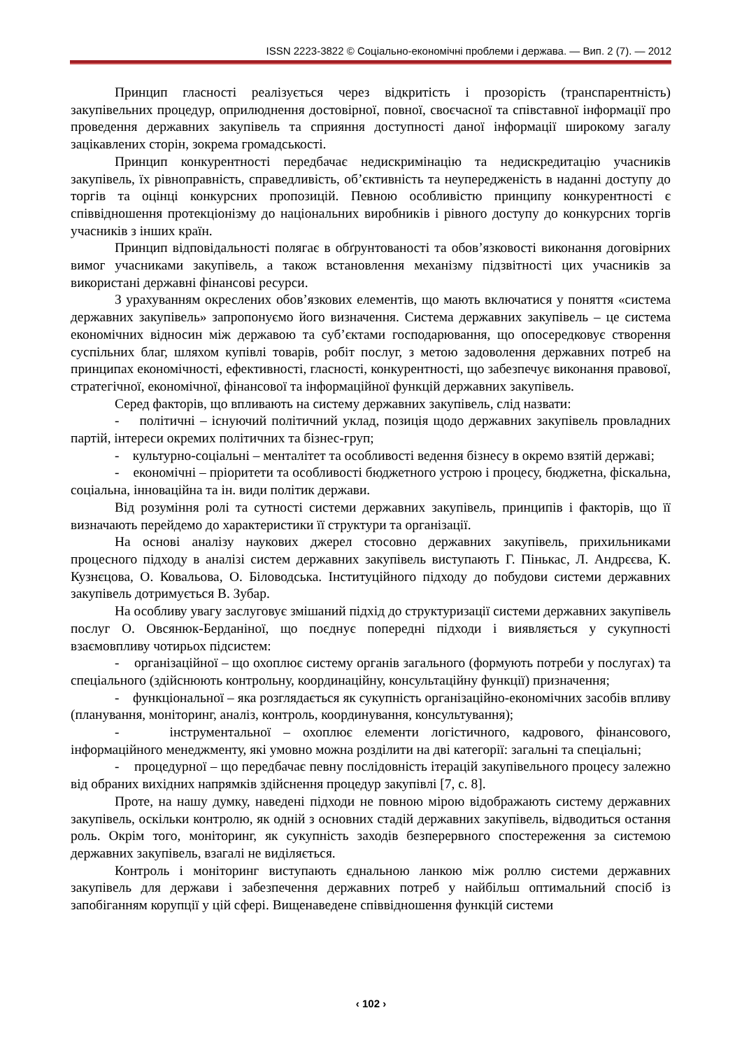ISSN 2223-3822 © Соціально-економічні проблеми і держава. — Вип. 2 (7). — 2012
Принцип гласності реалізується через відкритість і прозорість (транспарентність) закупівельних процедур, оприлюднення достовірної, повної, своєчасної та співставної інформації про проведення державних закупівель та сприяння доступності даної інформації широкому загалу зацікавлених сторін, зокрема громадськості.
Принцип конкурентності передбачає недискримінацію та недискредитацію учасників закупівель, їх рівноправність, справедливість, об’єктивність та неупередженість в наданні доступу до торгів та оцінці конкурсних пропозицій. Певною особливістю принципу конкурентності є співвідношення протекціонізму до національних виробників і рівного доступу до конкурсних торгів учасників з інших країн.
Принцип відповідальності полягає в обґрунтованості та обов’язковості виконання договірних вимог учасниками закупівель, а також встановлення механізму підзвітності цих учасників за використані державні фінансові ресурси.
З урахуванням окреслених обов’язкових елементів, що мають включатися у поняття «система державних закупівель» запропонуємо його визначення. Система державних закупівель – це система економічних відносин між державою та суб’єктами господарювання, що опосередковує створення суспільних благ, шляхом купівлі товарів, робіт послуг, з метою задоволення державних потреб на принципах економічності, ефективності, гласності, конкурентності, що забезпечує виконання правової, стратегічної, економічної, фінансової та інформаційної функцій державних закупівель.
Серед факторів, що впливають на систему державних закупівель, слід назвати:
- політичні – існуючий політичний уклад, позиція щодо державних закупівель провладних партій, інтереси окремих політичних та бізнес-груп;
- культурно-соціальні – менталітет та особливості ведення бізнесу в окремо взятій державі;
- економічні – пріоритети та особливості бюджетного устрою і процесу, бюджетна, фіскальна, соціальна, інноваційна та ін. види політик держави.
Від розуміння ролі та сутності системи державних закупівель, принципів і факторів, що її визначають перейдемо до характеристики її структури та організації.
На основі аналізу наукових джерел стосовно державних закупівель, прихильниками процесного підходу в аналізі систем державних закупівель виступають Г. Пінькас, Л. Андрєєва, К. Кузнєцова, О. Ковальова, О. Біловодська. Інституційного підходу до побудови системи державних закупівель дотримується В. Зубар.
На особливу увагу заслуговує змішаний підхід до структуризації системи державних закупівель послуг О. Овсянюк-Берданіної, що поєднує попередні підходи і виявляється у сукупності взаємовпливу чотирьох підсистем:
- організаційної – що охоплює систему органів загального (формують потреби у послугах) та спеціального (здійснюють контрольну, координаційну, консультаційну функції) призначення;
- функціональної – яка розглядається як сукупність організаційно-економічних засобів впливу (планування, моніторинг, аналіз, контроль, координування, консультування);
- інструментальної – охоплює елементи логістичного, кадрового, фінансового, інформаційного менеджменту, які умовно можна розділити на дві категорії: загальні та спеціальні;
- процедурної – що передбачає певну послідовність ітерацій закупівельного процесу залежно від обраних вихідних напрямків здійснення процедур закупівлі [7, с. 8].
Проте, на нашу думку, наведені підходи не повною мірою відображають систему державних закупівель, оскільки контролю, як одній з основних стадій державних закупівель, відводиться остання роль. Окрім того, моніторинг, як сукупність заходів безперервного спостереження за системою державних закупівель, взагалі не виділяється.
Контроль і моніторинг виступають єднальною ланкою між роллю системи державних закупівель для держави і забезпечення державних потреб у найбільш оптимальний спосіб із запобіганням корупції у цій сфері. Вищенаведене співвідношення функцій системи
‹ 102 ›